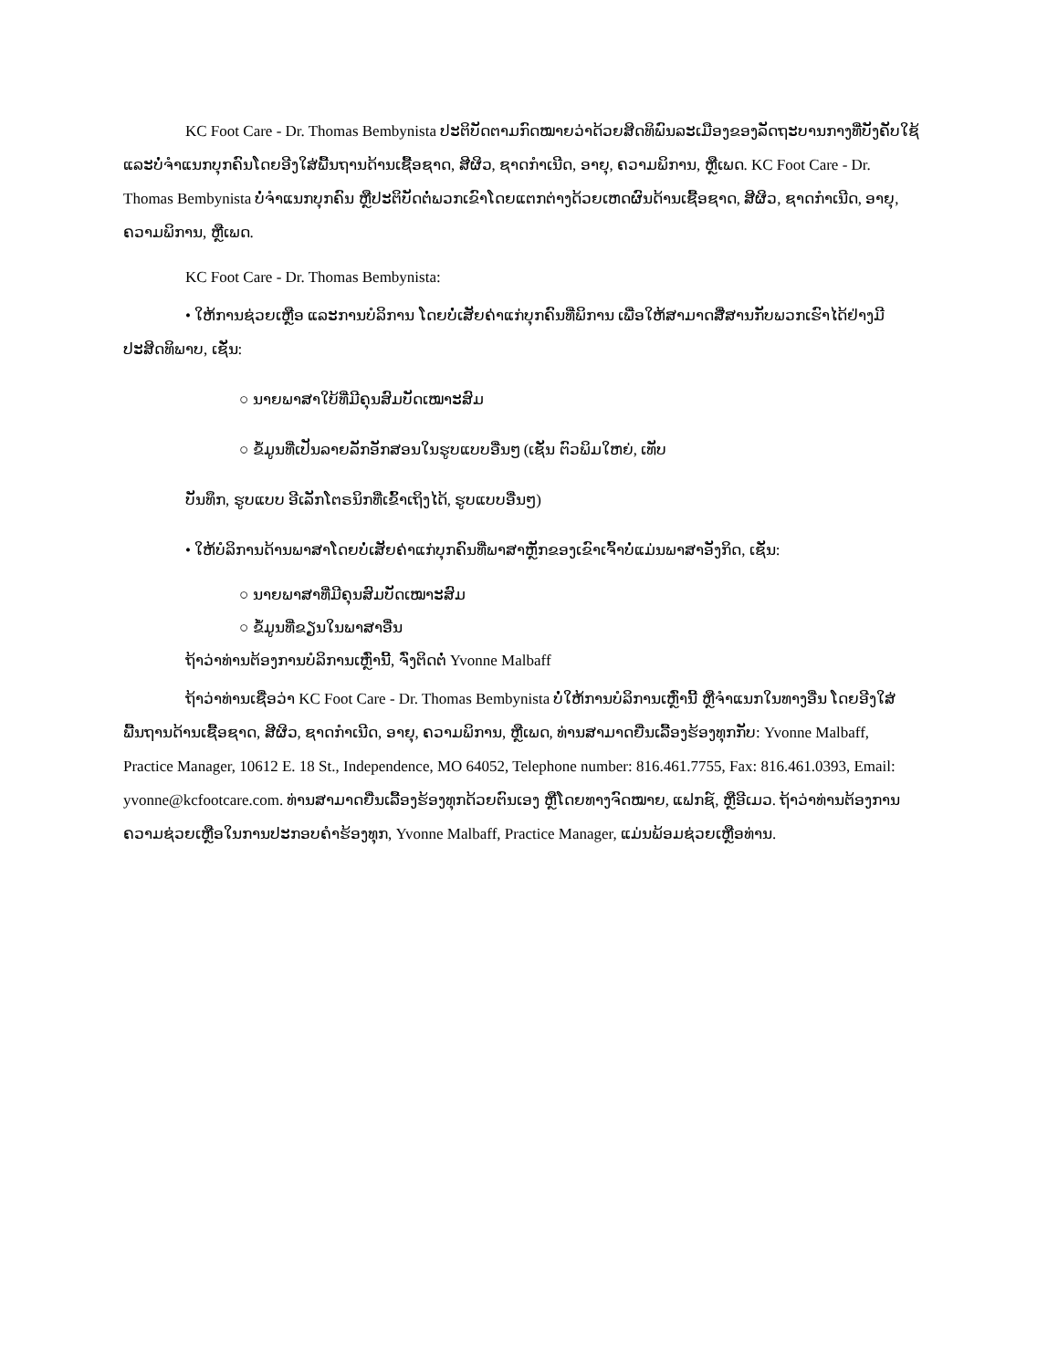KC Foot Care - Dr. Thomas Bembynista ປະຕິບັດຕາມກົດໝາຍວ່າດ້ວຍສິດທິພົນລະເມືອງຂອງລັດຖະບານກາງທີ່ບັງຄັບໃຊ້ ແລະບໍ່ຈຳແນກບຸກຄົນໂດຍອີງໃສ່ພື້ນຖານດ້ານເຊື້ອຊາດ, ສີຜິວ, ຊາດກຳເນີດ, ອາຍຸ, ຄວາມພິການ, ຫຼືເພດ. KC Foot Care - Dr. Thomas Bembynista ບໍ່ຈຳແນກບຸກຄົນ ຫຼືປະຕິບັດຕໍ່ພວກເຂົາໂດຍແຕກຕ່າງດ້ວຍເຫດຜົນດ້ານເຊື້ອຊາດ, ສີຜິວ, ຊາດກຳເນີດ, ອາຍຸ, ຄວາມພິການ, ຫຼືເພດ.
KC Foot Care - Dr. Thomas Bembynista:
• ໃຫ້ການຊ່ວຍເຫຼືອ ແລະການບໍລິການ ໂດຍບໍ່ເສັຍຄ່າແກ່ບຸກຄົນທີ່ພິການ ເພື່ອໃຫ້ສາມາດສື່ສານກັບພວກເຮົາໄດ້ຢ່າງມີປະສິດທິພາບ, ເຊັ່ນ:
○ ນາຍພາສາໃບ້ທີ່ມີຄຸນສົມບັດເໝາະສົມ
○ ຂໍ້ມູນທີ່ເປັນລາຍລັກອັກສອນໃນຮູບແບບອື່ນໆ (ເຊັ່ນ ຕົວພິມໃຫຍ່, ເທັບ
ບັນທຶກ, ຮູບແບບ ອີເລັກໂຕຣນິກທີ່ເຂົ້າເຖິງໄດ້, ຮູບແບບອື່ນໆ)
• ໃຫ້ບໍລິການດ້ານພາສາໂດຍບໍ່ເສັຍຄ່າແກ່ບຸກຄົນທີ່ພາສາຫຼັກຂອງເຂົາເຈົ້າບໍ່ແມ່ນພາສາອັງກິດ, ເຊັ່ນ:
○ ນາຍພາສາທີ່ມີຄຸນສົມບັດເໝາະສົມ
○ ຂໍ້ມູນທີ່ຂຽນໃນພາສາອື່ນ
ຖ້າວ່າທ່ານຕ້ອງການບໍລິການເຫຼົ່ານີ້, ຈົ່ງຕິດຕໍ່ Yvonne Malbaff
ຖ້າວ່າທ່ານເຊື່ອວ່າ KC Foot Care - Dr. Thomas Bembynista ບໍ່ໃຫ້ການບໍລິການເຫຼົ່ານີ້ ຫຼືຈຳແນກໃນທາງອື່ນ ໂດຍອີງໃສ່ພື້ນຖານດ້ານເຊື້ອຊາດ, ສີຜິວ, ຊາດກຳເນີດ, ອາຍຸ, ຄວາມພິການ, ຫຼືເພດ, ທ່ານສາມາດຍື່ນເລື້ອງຮ້ອງທຸກກັບ: Yvonne Malbaff, Practice Manager, 10612 E. 18 St., Independence, MO 64052, Telephone number: 816.461.7755, Fax: 816.461.0393, Email: yvonne@kcfootcare.com. ທ່ານສາມາດຍື່ນເລື້ອງຮ້ອງທຸກດ້ວຍຕົນເອງ ຫຼືໂດຍທາງຈົດໝາຍ, ແຟກຊ໌, ຫຼືອີເມວ. ຖ້າວ່າທ່ານຕ້ອງການຄວາມຊ່ວຍເຫຼືອໃນການປະກອບຄຳຮ້ອງທຸກ, Yvonne Malbaff, Practice Manager, ແມ່ນພ້ອມຊ່ວຍເຫຼືອທ່ານ.